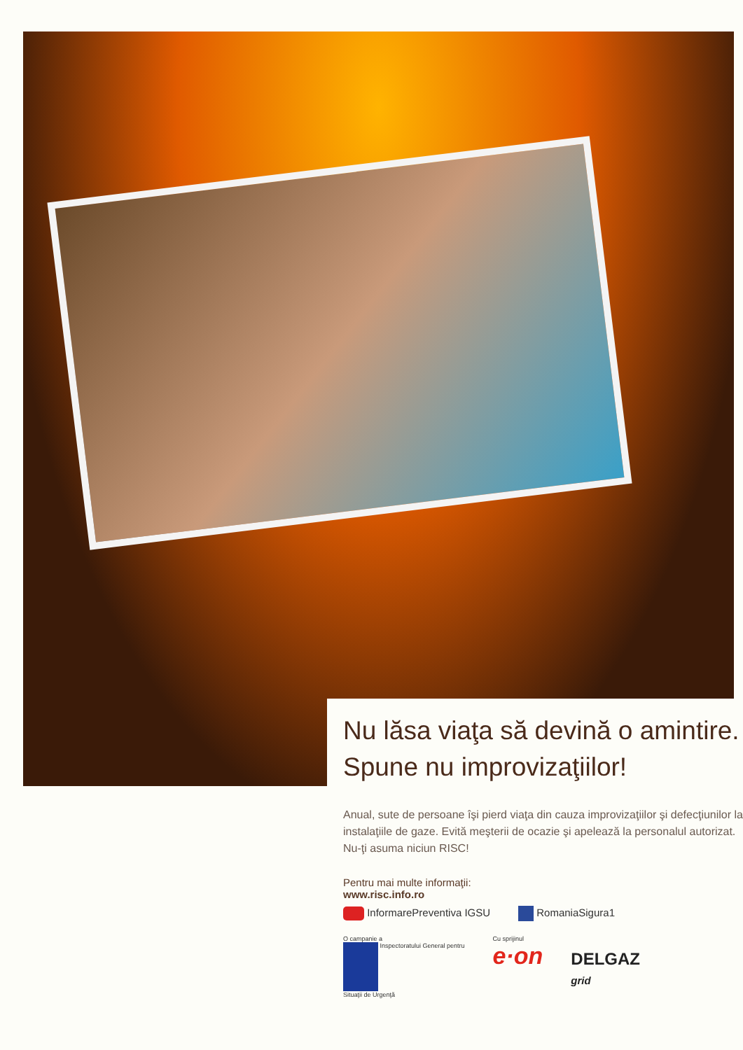Nu lăsa viaţa să devină o amintire.
Spune nu improvizaţiilor!
Anual, sute de persoane îşi pierd viaţa din cauza improvizaţiilor şi defecţiunilor la instalaţiile de gaze. Evită meşterii de ocazie şi apelează la personalul autorizat. Nu-ţi asuma niciun RISC!
Pentru mai multe informaţii:
www.risc.info.ro
InformarePreventiva IGSU RomaniaSigura1
O campanie a
Inspectoratului General pentru
Situaţii de Urgenţă
Cu sprijinul
e·on
DELGAZ
grid